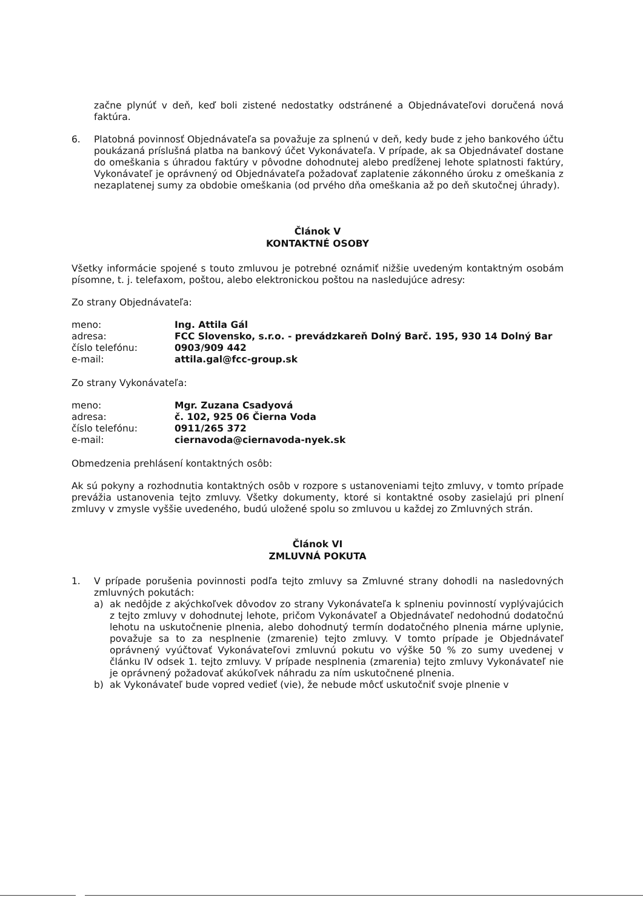začne plynúť v deň, keď boli zistené nedostatky odstránené a Objednávateľovi doručená nová faktúra.
6. Platobná povinnosť Objednávateľa sa považuje za splnenú v deň, kedy bude z jeho bankového účtu poukázaná príslušná platba na bankový účet Vykonávateľa. V prípade, ak sa Objednávateľ dostane do omeškania s úhradou faktúry v pôvodne dohodnutej alebo predĺženej lehote splatnosti faktúry, Vykonávateľ je oprávnený od Objednávateľa požadovať zaplatenie zákonného úroku z omeškania z nezaplatenej sumy za obdobie omeškania (od prvého dňa omeškania až po deň skutočnej úhrady).
Článok V
KONTAKTNÉ OSOBY
Všetky informácie spojené s touto zmluvou je potrebné oznámiť nižšie uvedeným kontaktným osobám písomne, t. j. telefaxom, poštou, alebo elektronickou poštou na nasledujúce adresy:
Zo strany Objednávateľa:
| meno: | Ing. Attila Gál |
| adresa: | FCC Slovensko, s.r.o. - prevádzkareň Dolný Barč. 195, 930 14 Dolný Bar |
| číslo telefónu: | 0903/909 442 |
| e-mail: | attila.gal@fcc-group.sk |
Zo strany Vykonávateľa:
| meno: | Mgr. Zuzana Csadyová |
| adresa: | č. 102, 925 06 Čierna Voda |
| číslo telefónu: | 0911/265 372 |
| e-mail: | ciernavoda@ciernavoda-nyek.sk |
Obmedzenia prehlásení kontaktných osôb:
Ak sú pokyny a rozhodnutia kontaktných osôb v rozpore s ustanoveniami tejto zmluvy, v tomto prípade prevážia ustanovenia tejto zmluvy. Všetky dokumenty, ktoré si kontaktné osoby zasielajú pri plnení zmluvy v zmysle vyššie uvedeného, budú uložené spolu so zmluvou u každej zo Zmluvných strán.
Článok VI
ZMLUVNÁ POKUTA
1. V prípade porušenia povinnosti podľa tejto zmluvy sa Zmluvné strany dohodli na nasledovných zmluvných pokutách:
a) ak nedôjde z akýchkoľvek dôvodov zo strany Vykonávateľa k splneniu povinností vyplývajúcich z tejto zmluvy v dohodnutej lehote, pričom Vykonávateľ a Objednávateľ nedohodnú dodatočnú lehotu na uskutočnenie plnenia, alebo dohodnutý termín dodatočného plnenia márne uplynie, považuje sa to za nesplnenie (zmarenie) tejto zmluvy. V tomto prípade je Objednávateľ oprávnený vyúčtovať Vykonávateľovi zmluvnú pokutu vo výške 50 % zo sumy uvedenej v článku IV odsek 1. tejto zmluvy. V prípade nesplnenia (zmarenia) tejto zmluvy Vykonávateľ nie je oprávnený požadovať akúkoľvek náhradu za ním uskutočnené plnenia.
b) ak Vykonávateľ bude vopred vedieť (vie), že nebude môcť uskutočniť svoje plnenie v